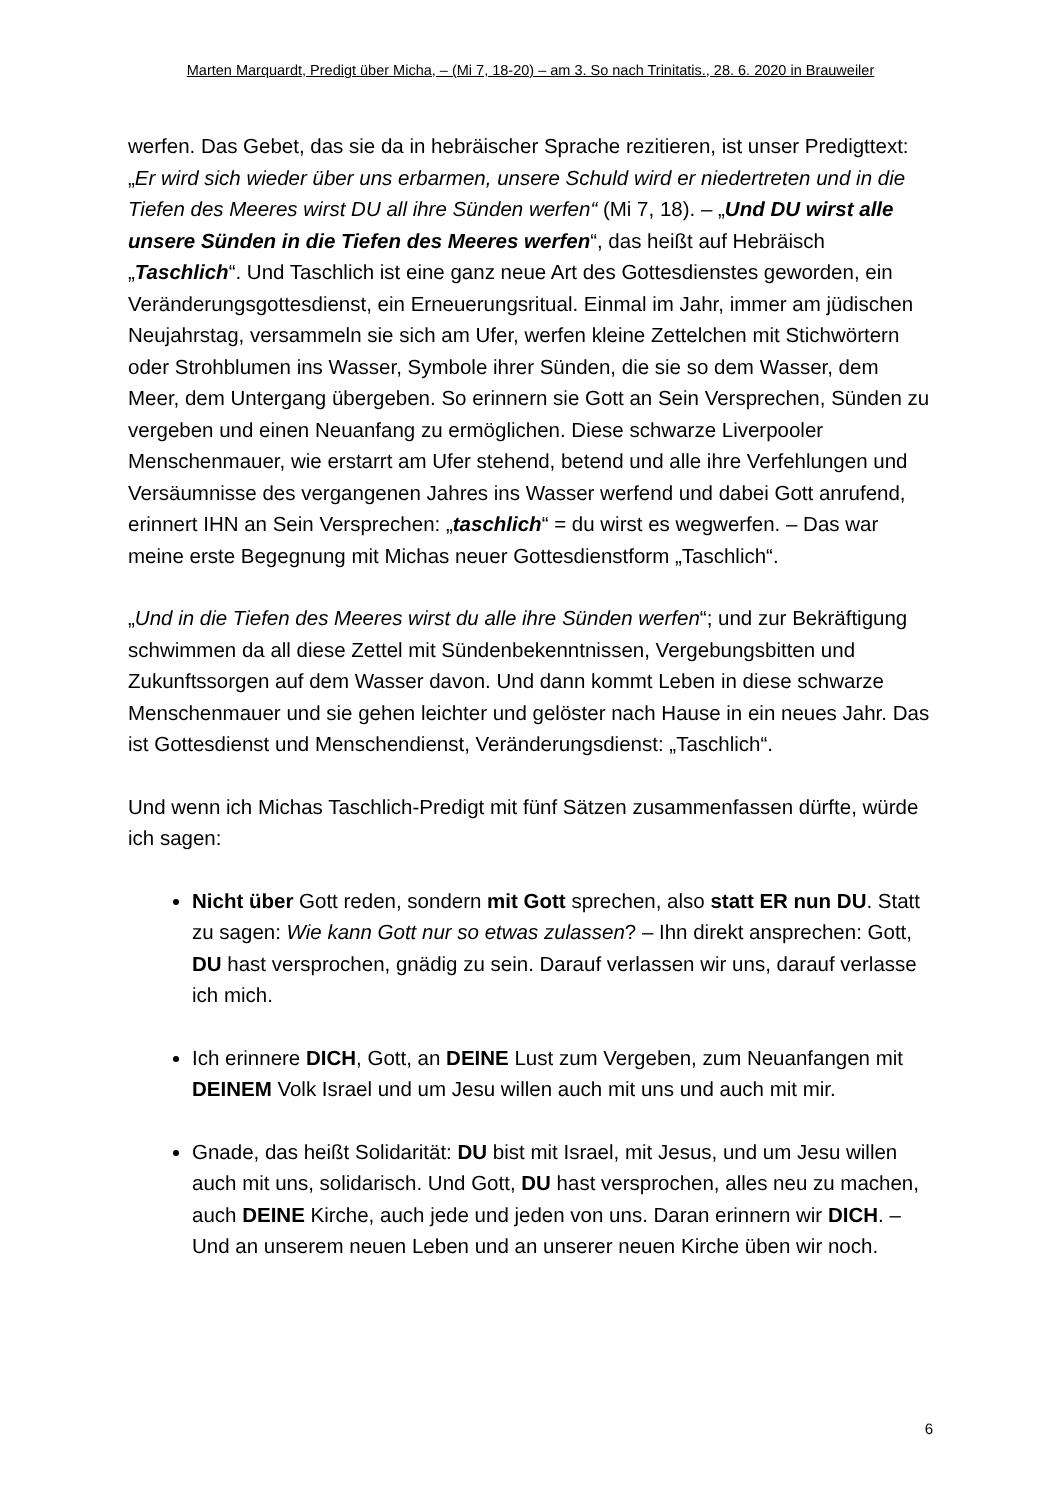Marten Marquardt, Predigt über Micha, – (Mi 7, 18-20) – am 3. So nach Trinitatis., 28. 6. 2020 in Brauweiler
werfen. Das Gebet, das sie da in hebräischer Sprache rezitieren, ist unser Pre­digttext: „Er wird sich wieder über uns erbarmen, unsere Schuld wird er nieder­treten und in die Tiefen des Meeres wirst DU all ihre Sünden werfen“ (Mi 7, 18). – „Und DU wirst alle unsere Sünden in die Tiefen des Meeres werfen“, das heißt auf Hebräisch „Taschlich“. Und Taschlich ist eine ganz neue Art des Got­tesdienstes geworden, ein Veränderungsgottesdienst, ein Erneuerungsritual. Einmal im Jahr, immer am jüdischen Neujahrstag, versammeln sie sich am Ufer, werfen kleine Zettelchen mit Stichwörtern oder Strohblumen ins Wasser, Sym­bole ihrer Sünden, die sie so dem Wasser, dem Meer, dem Untergang überge­ben. So erinnern sie Gott an Sein Versprechen, Sünden zu vergeben und einen Neuanfang zu ermöglichen. Diese schwarze Liverpooler Menschenmauer, wie erstarrt am Ufer stehend, betend und alle ihre Verfehlungen und Versäumnisse des vergangenen Jahres ins Wasser werfend und dabei Gott anrufend, erinnert IHN an Sein Versprechen: „taschlich“ = du wirst es wegwerfen. – Das war meine erste Begegnung mit Michas neuer Gottesdienstform „Taschlich“.
„Und in die Tiefen des Meeres wirst du alle ihre Sünden werfen“; und zur Be­kräftigung schwimmen da all diese Zettel mit Sündenbekenntnissen, Verge­bungsbitten und Zukunftssorgen auf dem Wasser davon. Und dann kommt Le­ben in diese schwarze Menschenmauer und sie gehen leichter und gelöster nach Hause in ein neues Jahr. Das ist Gottesdienst und Menschendienst, Verän­derungsdienst: „Taschlich“.
Und wenn ich Michas Taschlich-Predigt mit fünf Sätzen zusammenfassen dürfte, würde ich sagen:
Nicht über Gott reden, sondern mit Gott sprechen, also statt ER nun DU. Statt zu sagen: Wie kann Gott nur so etwas zulassen? – Ihn direkt anspre­chen: Gott, DU hast versprochen, gnädig zu sein. Darauf verlassen wir uns, darauf verlasse ich mich.
Ich erinnere DICH, Gott, an DEINE Lust zum Vergeben, zum Neuanfangen mit DEINEM Volk Israel und um Jesu willen auch mit uns und auch mit mir.
Gnade, das heißt Solidarität: DU bist mit Israel, mit Jesus, und um Jesu willen auch mit uns, solidarisch. Und Gott, DU hast versprochen, alles neu zu machen, auch DEINE Kirche, auch jede und jeden von uns. Daran erinnern wir DICH. – Und an unserem neuen Leben und an unserer neuen Kirche üben wir noch.
6